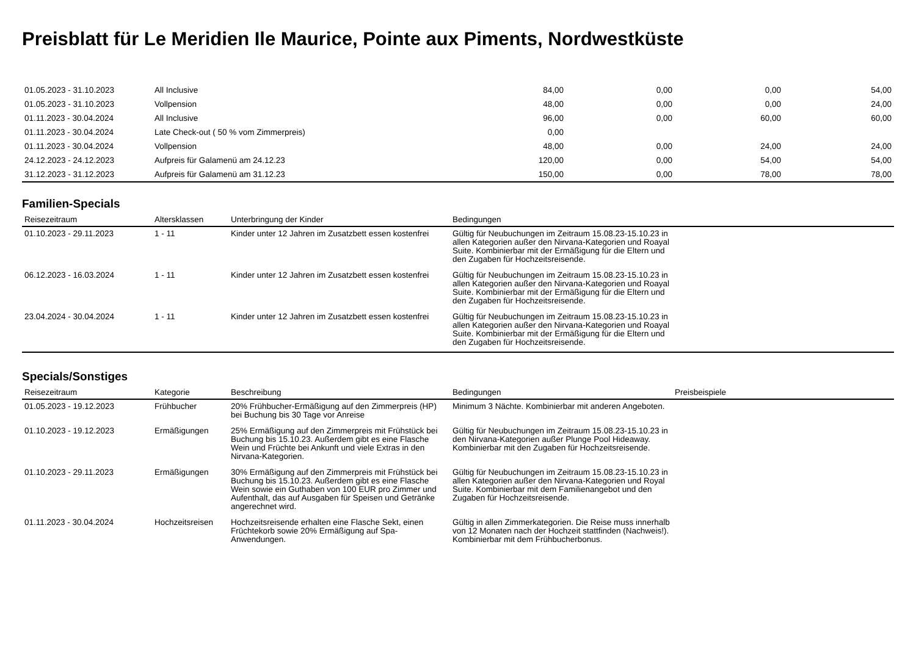Preisblatt für Le Meridien Ile Maurice, Pointe aux Piments, Nordwestküste
| 01.05.2023 - 31.10.2023 | All Inclusive | 84,00 | 0,00 | 0,00 | 54,00 |
| 01.05.2023 - 31.10.2023 | Vollpension | 48,00 | 0,00 | 0,00 | 24,00 |
| 01.11.2023 - 30.04.2024 | All Inclusive | 96,00 | 0,00 | 60,00 | 60,00 |
| 01.11.2023 - 30.04.2024 | Late Check-out ( 50 % vom Zimmerpreis) | 0,00 | | | |
| 01.11.2023 - 30.04.2024 | Vollpension | 48,00 | 0,00 | 24,00 | 24,00 |
| 24.12.2023 - 24.12.2023 | Aufpreis für Galamenü am 24.12.23 | 120,00 | 0,00 | 54,00 | 54,00 |
| 31.12.2023 - 31.12.2023 | Aufpreis für Galamenü am 31.12.23 | 150,00 | 0,00 | 78,00 | 78,00 |
Familien-Specials
| Reisezeitraum | Altersklassen | Unterbringung der Kinder | Bedingungen | |
| --- | --- | --- | --- | --- |
| 01.10.2023 - 29.11.2023 | 1 - 11 | Kinder unter 12 Jahren im Zusatzbett essen kostenfrei | Gültig für Neubuchungen im Zeitraum 15.08.23-15.10.23 in allen Kategorien außer den Nirvana-Kategorien und Roayal Suite. Kombinierbar mit der Ermäßigung für die Eltern und den Zugaben für Hochzeitsreisende. | |
| 06.12.2023 - 16.03.2024 | 1 - 11 | Kinder unter 12 Jahren im Zusatzbett essen kostenfrei | Gültig für Neubuchungen im Zeitraum 15.08.23-15.10.23 in allen Kategorien außer den Nirvana-Kategorien und Roayal Suite. Kombinierbar mit der Ermäßigung für die Eltern und den Zugaben für Hochzeitsreisende. | |
| 23.04.2024 - 30.04.2024 | 1 - 11 | Kinder unter 12 Jahren im Zusatzbett essen kostenfrei | Gültig für Neubuchungen im Zeitraum 15.08.23-15.10.23 in allen Kategorien außer den Nirvana-Kategorien und Roayal Suite. Kombinierbar mit der Ermäßigung für die Eltern und den Zugaben für Hochzeitsreisende. | |
Specials/Sonstiges
| Reisezeitraum | Kategorie | Beschreibung | Bedingungen | Preisbeispiele |
| --- | --- | --- | --- | --- |
| 01.05.2023 - 19.12.2023 | Frühbucher | 20% Frühbucher-Ermäßigung auf den Zimmerpreis (HP) bei Buchung bis 30 Tage vor Anreise | Minimum 3 Nächte. Kombinierbar mit anderen Angeboten. | |
| 01.10.2023 - 19.12.2023 | Ermäßigungen | 25% Ermäßigung auf den Zimmerpreis mit Frühstück bei Buchung bis 15.10.23. Außerdem gibt es eine Flasche Wein und Früchte bei Ankunft und viele Extras in den Nirvana-Kategorien. | Gültig für Neubuchungen im Zeitraum 15.08.23-15.10.23 in den Nirvana-Kategorien außer Plunge Pool Hideaway. Kombinierbar mit den Zugaben für Hochzeitsreisende. | |
| 01.10.2023 - 29.11.2023 | Ermäßigungen | 30% Ermäßigung auf den Zimmerpreis mit Frühstück bei Buchung bis 15.10.23. Außerdem gibt es eine Flasche Wein sowie ein Guthaben von 100 EUR pro Zimmer und Aufenthalt, das auf Ausgaben für Speisen und Getränke angerechnet wird. | Gültig für Neubuchungen im Zeitraum 15.08.23-15.10.23 in allen Kategorien außer den Nirvana-Kategorien und Royal Suite. Kombinierbar mit dem Familienangebot und den Zugaben für Hochzeitsreisende. | |
| 01.11.2023 - 30.04.2024 | Hochzeitsreisen | Hochzeitsreisende erhalten eine Flasche Sekt, einen Früchtekorb sowie 20% Ermäßigung auf Spa-Anwendungen. | Gültig in allen Zimmerkategorien. Die Reise muss innerhalb von 12 Monaten nach der Hochzeit stattfinden (Nachweis!). Kombinierbar mit dem Frühbucherbonus. | |